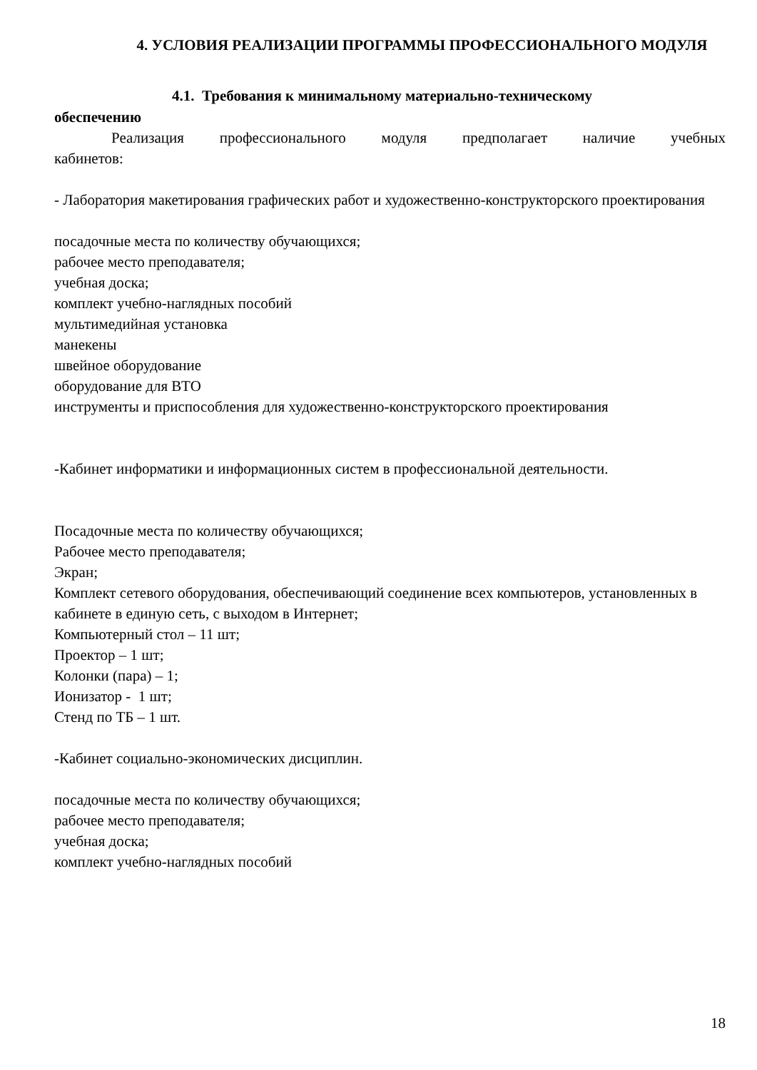4. УСЛОВИЯ РЕАЛИЗАЦИИ ПРОГРАММЫ ПРОФЕССИОНАЛЬНОГО МОДУЛЯ
4.1. Требования к минимальному материально-техническому
обеспечению
Реализация профессионального модуля предполагает наличие учебных
кабинетов:
- Лаборатория макетирования графических работ и художественно-конструкторского проектирования
посадочные места по количеству обучающихся;
рабочее место преподавателя;
учебная доска;
комплект учебно-наглядных пособий
мультимедийная установка
манекены
швейное оборудование
оборудование для ВТО
инструменты и приспособления для художественно-конструкторского проектирования
-Кабинет информатики и информационных систем в профессиональной деятельности.
Посадочные места по количеству обучающихся;
Рабочее место преподавателя;
Экран;
Комплект сетевого оборудования, обеспечивающий соединение всех компьютеров, установленных в кабинете в единую сеть, с выходом в Интернет;
Компьютерный стол – 11 шт;
Проектор – 1 шт;
Колонки (пара) – 1;
Ионизатор - 1 шт;
Стенд по ТБ – 1 шт.
-Кабинет социально-экономических дисциплин.
посадочные места по количеству обучающихся;
рабочее место преподавателя;
учебная доска;
комплект учебно-наглядных пособий
18